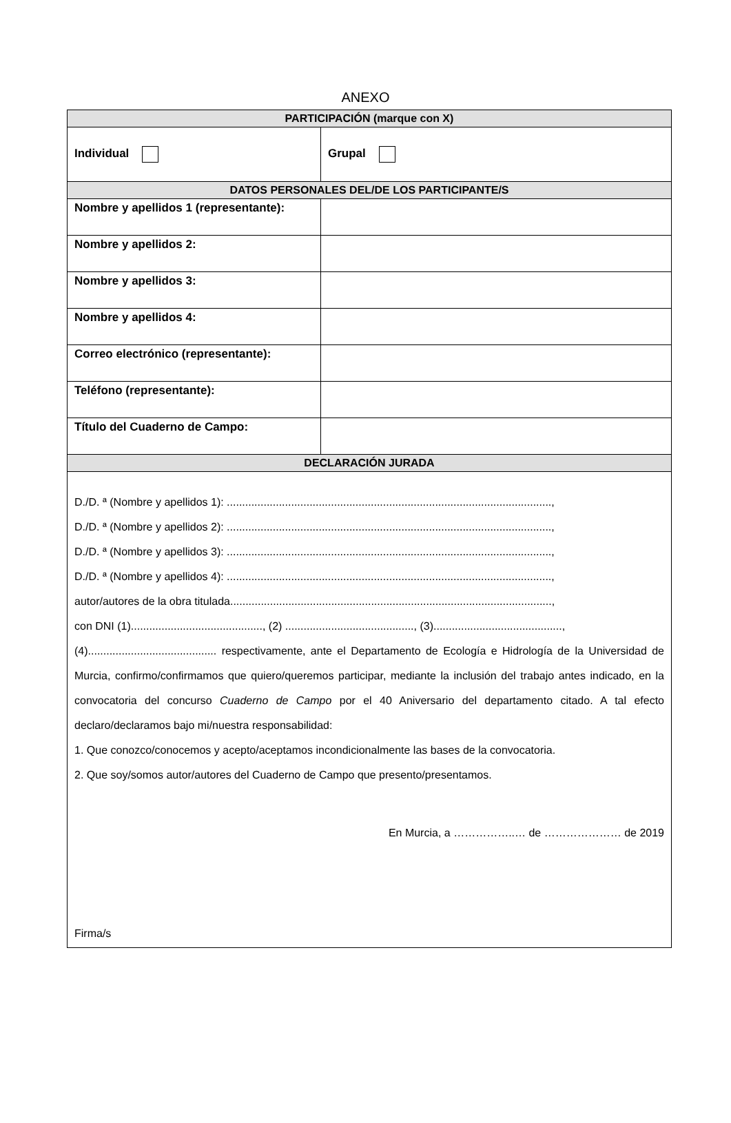ANEXO
| PARTICIPACIÓN (marque con X) | |
| --- | --- |
| Individual | Grupal |
| DATOS PERSONALES DEL/DE LOS PARTICIPANTE/S | |
| Nombre y apellidos 1 (representante): | |
| Nombre y apellidos 2: | |
| Nombre y apellidos 3: | |
| Nombre y apellidos 4: | |
| Correo electrónico (representante): | |
| Teléfono (representante): | |
| Título del Cuaderno de Campo: | |
| DECLARACIÓN JURADA | |
| D./D. ª (Nombre y apellidos 1): .........................................................................................................., D./D. ª (Nombre y apellidos 2): .........................................................................................................., D./D. ª (Nombre y apellidos 3): .........................................................................................................., D./D. ª (Nombre y apellidos 4): .........................................................................................................., autor/autores de la obra titulada........................................................................................................., con DNI (1)..........................................., (2) .........................................., (3).........................................., (4).......................................... respectivamente, ante el Departamento de Ecología e Hidrología de la Universidad de Murcia, confirmo/confirmamos que quiero/queremos participar, mediante la inclusión del trabajo antes indicado, en la convocatoria del concurso Cuaderno de Campo por el 40 Aniversario del departamento citado. A tal efecto declaro/declaramos bajo mi/nuestra responsabilidad: 1. Que conozco/conocemos y acepto/aceptamos incondicionalmente las bases de la convocatoria. 2. Que soy/somos autor/autores del Cuaderno de Campo que presento/presentamos. En Murcia, a ……………..… de ………………… de 2019 Firma/s | |